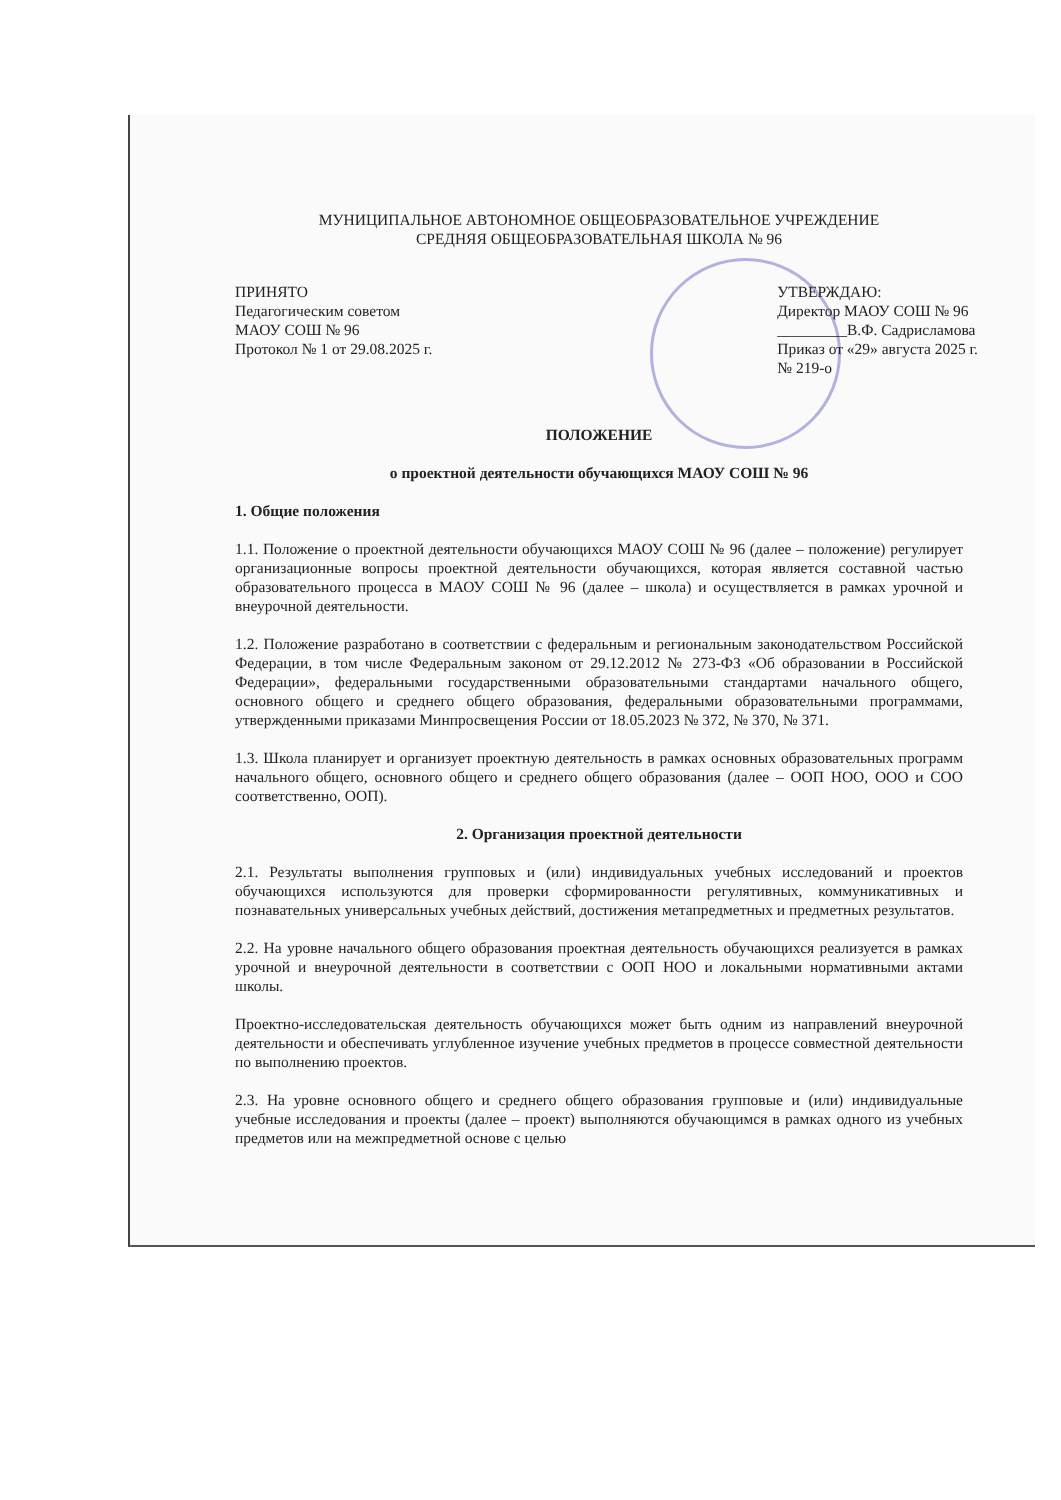МУНИЦИПАЛЬНОЕ АВТОНОМНОЕ ОБЩЕОБРАЗОВАТЕЛЬНОЕ УЧРЕЖДЕНИЕ
СРЕДНЯЯ ОБЩЕОБРАЗОВАТЕЛЬНАЯ ШКОЛА № 96
ПРИНЯТО
Педагогическим советом
МАОУ СОШ № 96
Протокол № 1 от 29.08.2025 г.
УТВЕРЖДАЮ:
Директор МАОУ СОШ № 96
_________В.Ф. Садрисламова
Приказ от «29» августа 2025 г.
№ 219-о
ПОЛОЖЕНИЕ
о проектной деятельности обучающихся МАОУ СОШ № 96
1. Общие положения
1.1. Положение о проектной деятельности обучающихся МАОУ СОШ № 96 (далее – положение) регулирует организационные вопросы проектной деятельности обучающихся, которая является составной частью образовательного процесса в МАОУ СОШ № 96 (далее – школа) и осуществляется в рамках урочной и внеурочной деятельности.
1.2. Положение разработано в соответствии с федеральным и региональным законодательством Российской Федерации, в том числе Федеральным законом от 29.12.2012 № 273-ФЗ «Об образовании в Российской Федерации», федеральными государственными образовательными стандартами начального общего, основного общего и среднего общего образования, федеральными образовательными программами, утвержденными приказами Минпросвещения России от 18.05.2023 № 372, № 370, № 371.
1.3. Школа планирует и организует проектную деятельность в рамках основных образовательных программ начального общего, основного общего и среднего общего образования (далее – ООП НОО, ООО и СОО соответственно, ООП).
2. Организация проектной деятельности
2.1. Результаты выполнения групповых и (или) индивидуальных учебных исследований и проектов обучающихся используются для проверки сформированности регулятивных, коммуникативных и познавательных универсальных учебных действий, достижения метапредметных и предметных результатов.
2.2. На уровне начального общего образования проектная деятельность обучающихся реализуется в рамках урочной и внеурочной деятельности в соответствии с ООП НОО и локальными нормативными актами школы.
Проектно-исследовательская деятельность обучающихся может быть одним из направлений внеурочной деятельности и обеспечивать углубленное изучение учебных предметов в процессе совместной деятельности по выполнению проектов.
2.3. На уровне основного общего и среднего общего образования групповые и (или) индивидуальные учебные исследования и проекты (далее – проект) выполняются обучающимся в рамках одного из учебных предметов или на межпредметной основе с целью